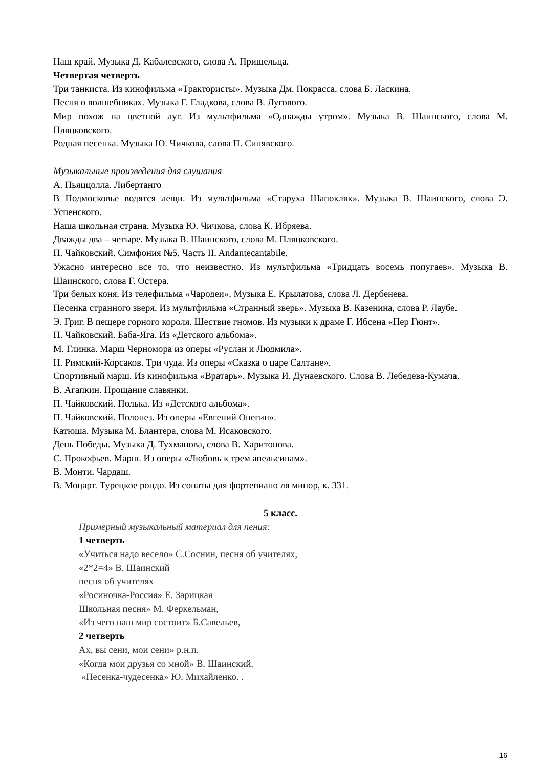Наш край. Музыка Д. Кабалевского, слова А. Пришельца.
Четвертая четверть
Три танкиста. Из кинофильма «Трактористы». Музыка Дм. Покрасса, слова Б. Ласкина.
Песня о волшебниках. Музыка Г. Гладкова, слова В. Лугового.
Мир похож на цветной луг. Из мультфильма «Однажды утром». Музыка В. Шаинского, слова М. Пляцковского.
Родная песенка. Музыка Ю. Чичкова, слова П. Синявского.
Музыкальные произведения для слушания
А. Пьяццолла. Либертанго
В Подмосковье водятся лещи. Из мультфильма «Старуха Шапокляк». Музыка В. Шаинского, слова Э. Успенского.
Наша школьная страна. Музыка Ю. Чичкова, слова К. Ибряева.
Дважды два – четыре. Музыка В. Шаинского, слова М. Пляцковского.
П. Чайковский. Симфония №5. Часть II. Andantecantabile.
Ужасно интересно все то, что неизвестно. Из мультфильма «Тридцать восемь попугаев». Музыка В. Шаинского, слова Г. Остера.
Три белых коня. Из телефильма «Чародеи». Музыка Е. Крылатова, слова Л. Дербенева.
Песенка странного зверя. Из мультфильма «Странный зверь». Музыка В. Казенина, слова Р. Лаубе.
Э. Григ. В пещере горного короля. Шествие гномов. Из музыки к драме Г. Ибсена «Пер Гюнт».
П. Чайковский. Баба-Яга. Из «Детского альбома».
М. Глинка. Марш Черномора из оперы «Руслан и Людмила».
Н. Римский-Корсаков. Три чуда. Из оперы «Сказка о царе Салтане».
Спортивный марш. Из кинофильма «Вратарь». Музыка И. Дунаевского. Слова В. Лебедева-Кумача.
В. Агапкин. Прощание славянки.
П. Чайковский. Полька. Из «Детского альбома».
П. Чайковский. Полонез. Из оперы «Евгений Онегин».
Катюша. Музыка М. Блантера, слова М. Исаковского.
День Победы. Музыка Д. Тухманова, слова В. Харитонова.
С. Прокофьев. Марш. Из оперы «Любовь к трем апельсинам».
В. Монти. Чардаш.
В. Моцарт. Турецкое рондо. Из сонаты для фортепиано ля минор, к. 331.
5 класс.
Примерный музыкальный материал для пения:
1 четверть
«Учиться надо весело» С.Соснин, песня об учителях,
«2*2=4» В. Шаинский
песня об учителях
«Росиночка-Россия» Е. Зарицкая
Школьная песня» М. Феркельман,
«Из чего наш мир состоит» Б.Савельев,
2 четверть
Ах, вы сени, мои сени» р.н.п.
«Когда мои друзья со мной» В. Шаинский,
«Песенка-чудесенка» Ю. Михайленко. .
16